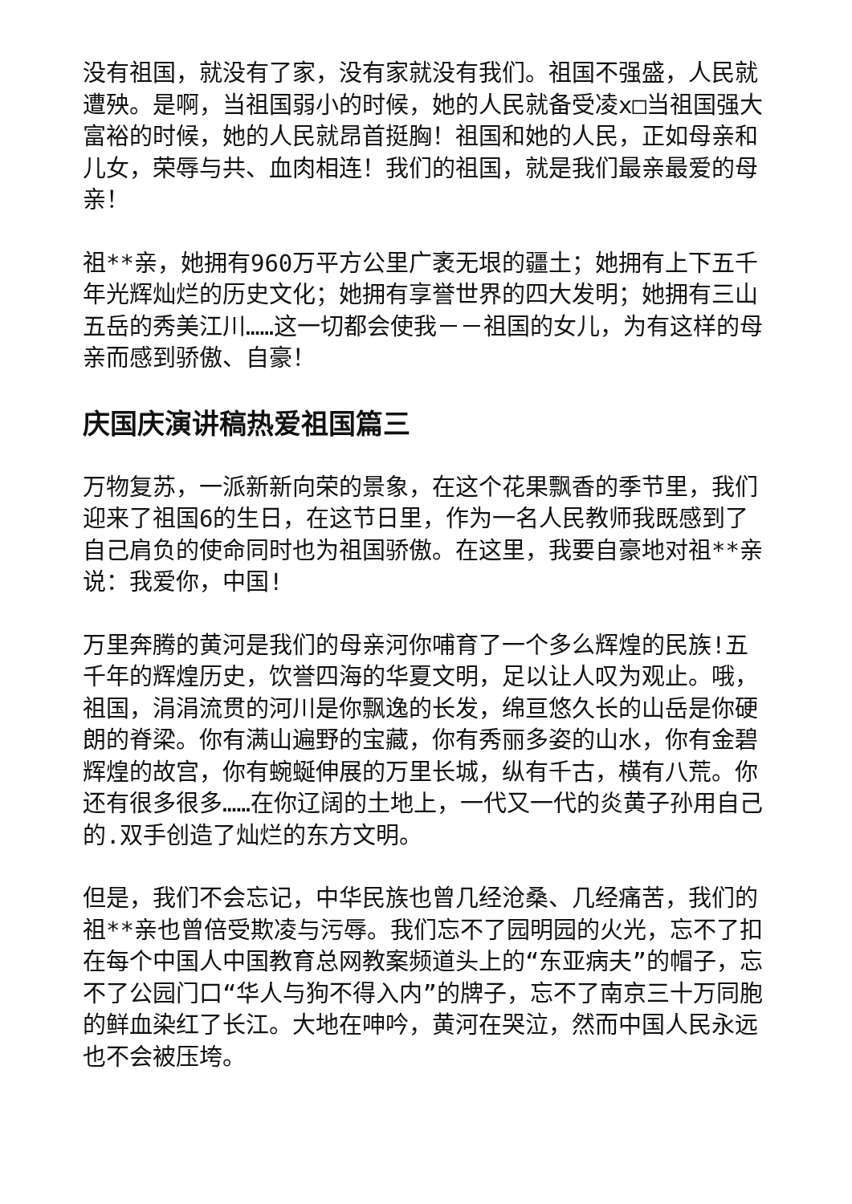没有祖国，就没有了家，没有家就没有我们。祖国不强盛，人民就遭殃。是啊，当祖国弱小的时候，她的人民就备受凌x□当祖国强大富裕的时候，她的人民就昂首挺胸！祖国和她的人民，正如母亲和儿女，荣辱与共、血肉相连！我们的祖国，就是我们最亲最爱的母亲！
祖**亲，她拥有960万平方公里广袤无垠的疆土；她拥有上下五千年光辉灿烂的历史文化；她拥有享誉世界的四大发明；她拥有三山五岳的秀美江川……这一切都会使我－－祖国的女儿，为有这样的母亲而感到骄傲、自豪！
庆国庆演讲稿热爱祖国篇三
万物复苏，一派新新向荣的景象，在这个花果飘香的季节里，我们迎来了祖国6的生日，在这节日里，作为一名人民教师我既感到了自己肩负的使命同时也为祖国骄傲。在这里，我要自豪地对祖**亲说：我爱你，中国!
万里奔腾的黄河是我们的母亲河你哺育了一个多么辉煌的民族!五千年的辉煌历史，饮誉四海的华夏文明，足以让人叹为观止。哦，祖国，涓涓流贯的河川是你飘逸的长发，绵亘悠久长的山岳是你硬朗的脊梁。你有满山遍野的宝藏，你有秀丽多姿的山水，你有金碧辉煌的故宫，你有蜿蜒伸展的万里长城，纵有千古，横有八荒。你还有很多很多……在你辽阔的土地上，一代又一代的炎黄子孙用自己的.双手创造了灿烂的东方文明。
但是，我们不会忘记，中华民族也曾几经沧桑、几经痛苦，我们的祖**亲也曾倍受欺凌与污辱。我们忘不了园明园的火光，忘不了扣在每个中国人中国教育总网教案频道头上的“东亚病夫”的帽子，忘不了公园门口“华人与狗不得入内”的牌子，忘不了南京三十万同胞的鲜血染红了长江。大地在呻吟，黄河在哭泣，然而中国人民永远也不会被压垮。